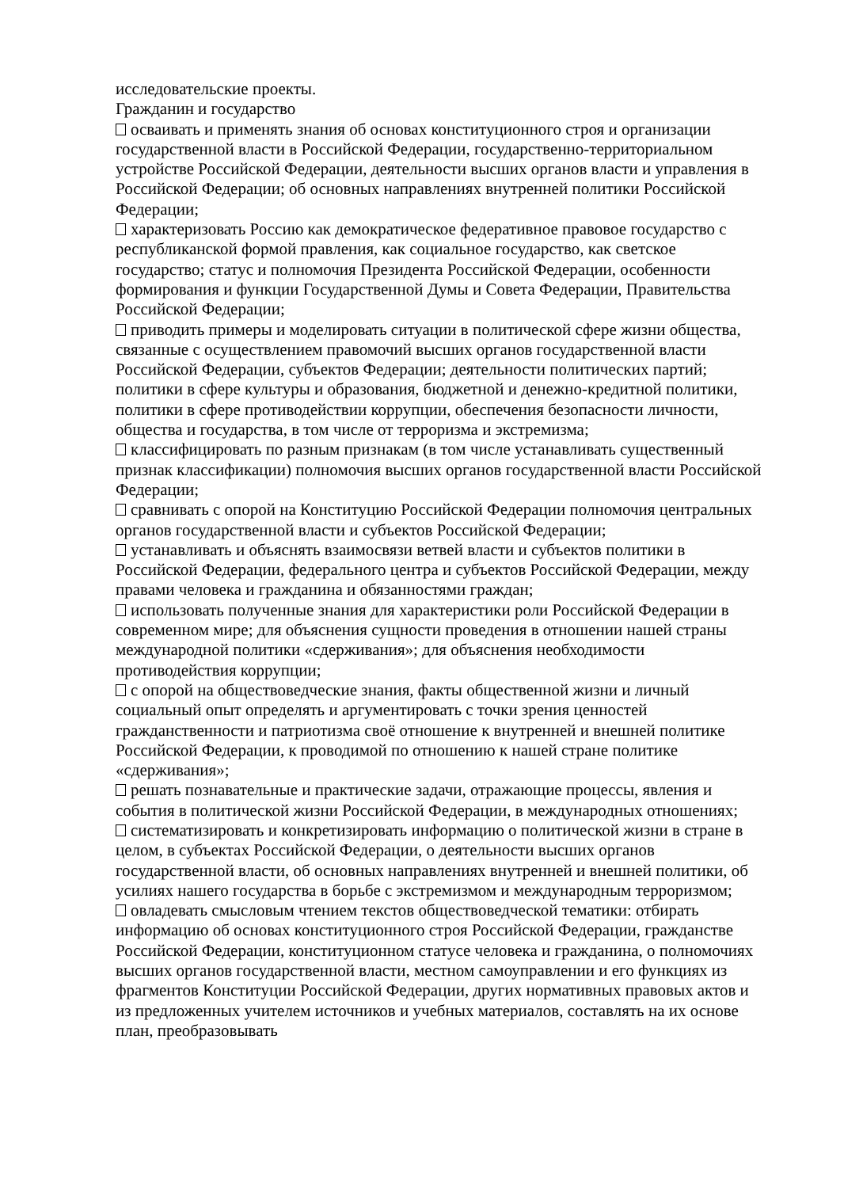исследовательские проекты.
Гражданин и государство
осваивать и применять знания об основах конституционного строя и организации государственной власти в Российской Федерации, государственно-территориальном устройстве Российской Федерации, деятельности высших органов власти и управления в Российской Федерации; об основных направлениях внутренней политики Российской Федерации;
характеризовать Россию как демократическое федеративное правовое государство с республиканской формой правления, как социальное государство, как светское государство; статус и полномочия Президента Российской Федерации, особенности формирования и функции Государственной Думы и Совета Федерации, Правительства Российской Федерации;
приводить примеры и моделировать ситуации в политической сфере жизни общества, связанные с осуществлением правомочий высших органов государственной власти Российской Федерации, субъектов Федерации; деятельности политических партий; политики в сфере культуры и образования, бюджетной и денежно-кредитной политики, политики в сфере противодействии коррупции, обеспечения безопасности личности, общества и государства, в том числе от терроризма и экстремизма;
классифицировать по разным признакам (в том числе устанавливать существенный признак классификации) полномочия высших органов государственной власти Российской Федерации;
сравнивать с опорой на Конституцию Российской Федерации полномочия центральных органов государственной власти и субъектов Российской Федерации;
устанавливать и объяснять взаимосвязи ветвей власти и субъектов политики в Российской Федерации, федерального центра и субъектов Российской Федерации, между правами человека и гражданина и обязанностями граждан;
использовать полученные знания для характеристики роли Российской Федерации в современном мире; для объяснения сущности проведения в отношении нашей страны международной политики «сдерживания»; для объяснения необходимости противодействия коррупции;
с опорой на обществоведческие знания, факты общественной жизни и личный социальный опыт определять и аргументировать с точки зрения ценностей гражданственности и патриотизма своё отношение к внутренней и внешней политике Российской Федерации, к проводимой по отношению к нашей стране политике «сдерживания»;
решать познавательные и практические задачи, отражающие процессы, явления и события в политической жизни Российской Федерации, в международных отношениях;
систематизировать и конкретизировать информацию о политической жизни в стране в целом, в субъектах Российской Федерации, о деятельности высших органов государственной власти, об основных направлениях внутренней и внешней политики, об усилиях нашего государства в борьбе с экстремизмом и международным терроризмом;
овладевать смысловым чтением текстов обществоведческой тематики: отбирать информацию об основах конституционного строя Российской Федерации, гражданстве Российской Федерации, конституционном статусе человека и гражданина, о полномочиях высших органов государственной власти, местном самоуправлении и его функциях из фрагментов Конституции Российской Федерации, других нормативных правовых актов и из предложенных учителем источников и учебных материалов, составлять на их основе план, преобразовывать